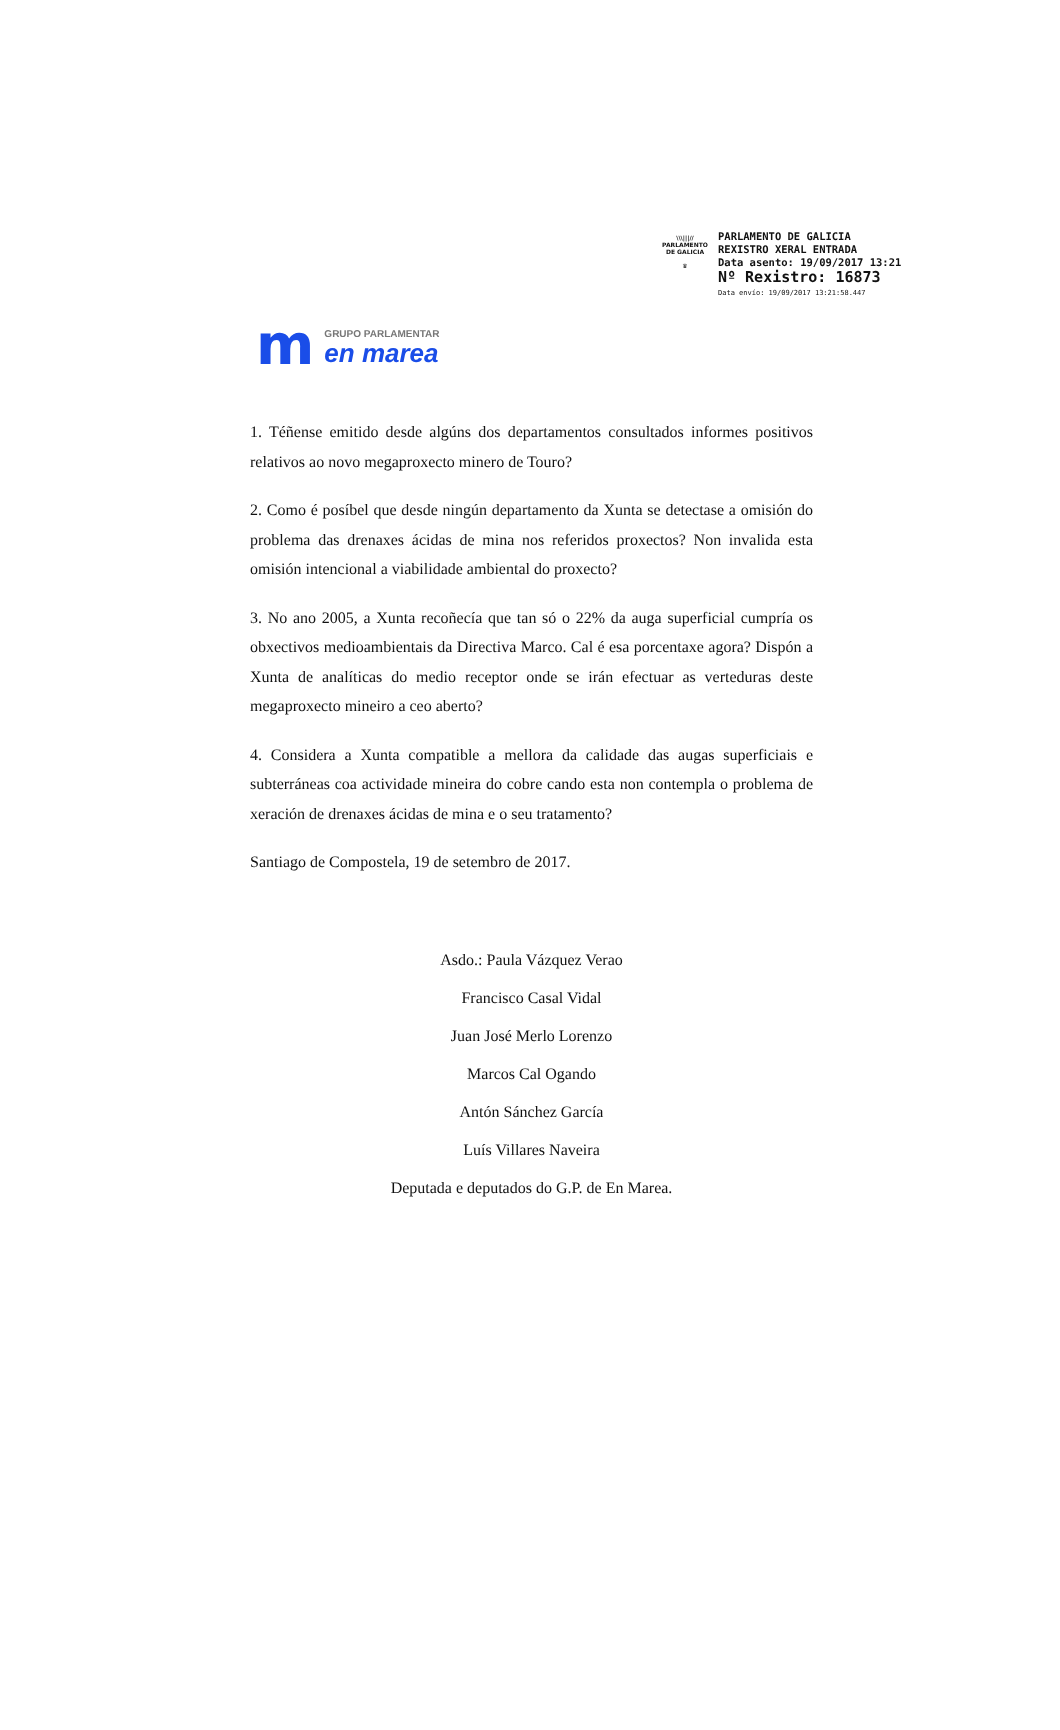\\\|||//
PARLAMENTO
DE GALICIA
♛
PARLAMENTO DE GALICIA
REXISTRO XERAL ENTRADA
Data asento: 19/09/2017 13:21
Nº Rexistro: 16873
Data envío: 19/09/2017 13:21:58.447
m
GRUPO PARLAMENTAR
en marea
1. Téñense emitido desde algúns dos departamentos consultados informes positivos relativos ao novo megaproxecto minero de Touro?
2. Como é posíbel que desde ningún departamento da Xunta se detectase a omisión do problema das drenaxes ácidas de mina nos referidos proxectos? Non invalida esta omisión intencional a viabilidade ambiental do proxecto?
3. No ano 2005, a Xunta recoñecía que tan só o 22% da auga superficial cumpría os obxectivos medioambientais da Directiva Marco. Cal é esa porcentaxe agora? Dispón a Xunta de analíticas do medio receptor onde se irán efectuar as verteduras deste megaproxecto mineiro a ceo aberto?
4. Considera a Xunta compatible a mellora da calidade das augas superficiais e subterráneas coa actividade mineira do cobre cando esta non contempla o problema de xeración de drenaxes ácidas de mina e o seu tratamento?
Santiago de Compostela, 19 de setembro de 2017.
Asdo.: Paula Vázquez Verao
Francisco Casal Vidal
Juan José Merlo Lorenzo
Marcos Cal Ogando
Antón Sánchez García
Luís Villares Naveira
Deputada e deputados do G.P. de En Marea.